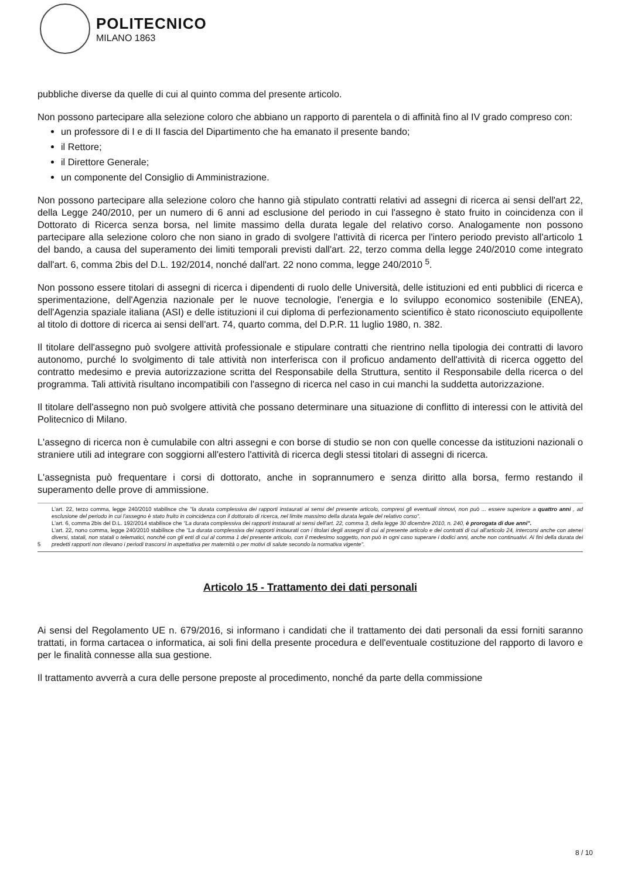POLITECNICO
MILANO 1863
pubbliche diverse da quelle di cui al quinto comma del presente articolo.
Non possono partecipare alla selezione coloro che abbiano un rapporto di parentela o di affinità fino al IV grado compreso con:
un professore di I e di II fascia del Dipartimento che ha emanato il presente bando;
il Rettore;
il Direttore Generale;
un componente del Consiglio di Amministrazione.
Non possono partecipare alla selezione coloro che hanno già stipulato contratti relativi ad assegni di ricerca ai sensi dell'art 22, della Legge 240/2010, per un numero di 6 anni ad esclusione del periodo in cui l'assegno è stato fruito in coincidenza con il Dottorato di Ricerca senza borsa, nel limite massimo della durata legale del relativo corso. Analogamente non possono partecipare alla selezione coloro che non siano in grado di svolgere l'attività di ricerca per l'intero periodo previsto all'articolo 1 del bando, a causa del superamento dei limiti temporali previsti dall'art. 22, terzo comma della legge 240/2010 come integrato dall'art. 6, comma 2bis del D.L. 192/2014, nonché dall'art. 22 nono comma, legge 240/2010 <sup>5</sup>.
Non possono essere titolari di assegni di ricerca i dipendenti di ruolo delle Università, delle istituzioni ed enti pubblici di ricerca e sperimentazione, dell'Agenzia nazionale per le nuove tecnologie, l'energia e lo sviluppo economico sostenibile (ENEA), dell'Agenzia spaziale italiana (ASI) e delle istituzioni il cui diploma di perfezionamento scientifico è stato riconosciuto equipollente al titolo di dottore di ricerca ai sensi dell'art. 74, quarto comma, del D.P.R. 11 luglio 1980, n. 382.
Il titolare dell'assegno può svolgere attività professionale e stipulare contratti che rientrino nella tipologia dei contratti di lavoro autonomo, purché lo svolgimento di tale attività non interferisca con il proficuo andamento dell'attività di ricerca oggetto del contratto medesimo e previa autorizzazione scritta del Responsabile della Struttura, sentito il Responsabile della ricerca o del programma. Tali attività risultano incompatibili con l'assegno di ricerca nel caso in cui manchi la suddetta autorizzazione.
Il titolare dell'assegno non può svolgere attività che possano determinare una situazione di conflitto di interessi con le attività del Politecnico di Milano.
L'assegno di ricerca non è cumulabile con altri assegni e con borse di studio se non con quelle concesse da istituzioni nazionali o straniere utili ad integrare con soggiorni all'estero l'attività di ricerca degli stessi titolari di assegni di ricerca.
L'assegnista può frequentare i corsi di dottorato, anche in soprannumero e senza diritto alla borsa, fermo restando il superamento delle prove di ammissione.
5
L'art. 22, terzo comma, legge 240/2010 stabilisce che "la durata complessiva dei rapporti instaurati ai sensi del presente articolo, compresi gli eventuali rinnovi, non può ... essere superiore a quattro anni , ad esclusione del periodo in cui l'assegno è stato fruito in coincidenza con il dottorato di ricerca, nel limite massimo della durata legale del relativo corso".
L'art. 6, comma 2bis del D.L. 192/2014 stabilisce che "La durata complessiva dei rapporti instaurati ai sensi dell'art. 22, comma 3, della legge 30 dicembre 2010, n. 240, è prorogata di due anni".
L'art. 22, nono comma, legge 240/2010 stabilisce che "La durata complessiva dei rapporti instaurati con i titolari degli assegni di cui al presente articolo e dei contratti di cui all'articolo 24, intercorsi anche con atenei diversi, statali, non statali o telematici, nonché con gli enti di cui al comma 1 del presente articolo, con il medesimo soggetto, non può in ogni caso superare i dodici anni, anche non continuativi. Ai fini della durata dei predetti rapporti non rilevano i periodi trascorsi in aspettativa per maternità o per motivi di salute secondo la normativa vigente".
Articolo 15 - Trattamento dei dati personali
Ai sensi del Regolamento UE n. 679/2016, si informano i candidati che il trattamento dei dati personali da essi forniti saranno trattati, in forma cartacea o informatica, ai soli fini della presente procedura e dell'eventuale costituzione del rapporto di lavoro e per le finalità connesse alla sua gestione.
Il trattamento avverrà a cura delle persone preposte al procedimento, nonché da parte della commissione
8 / 10